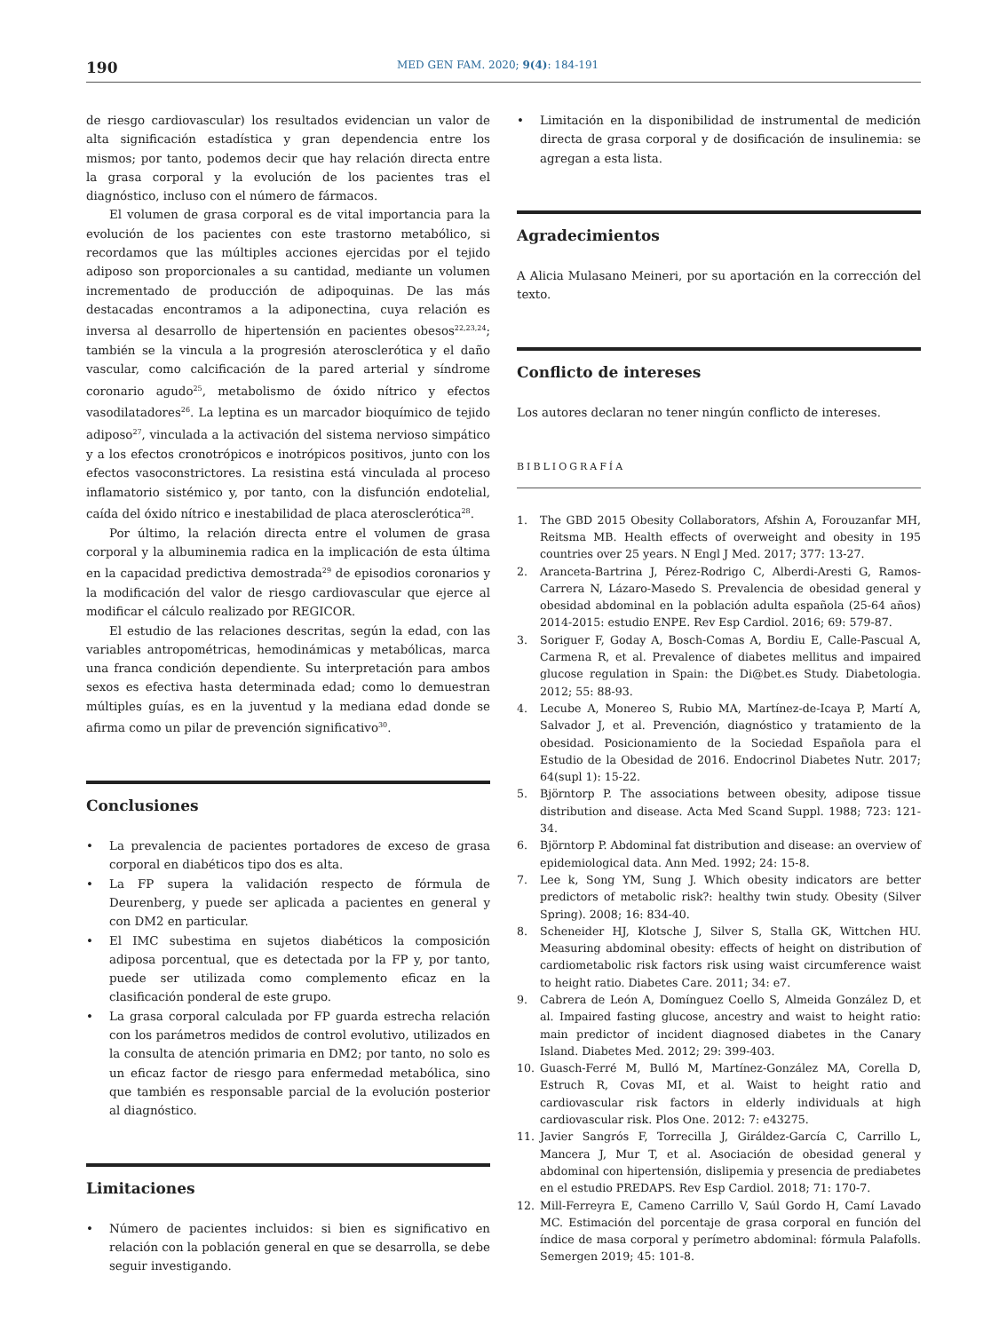190
MED GEN FAM. 2020; 9(4): 184-191
de riesgo cardiovascular) los resultados evidencian un valor de alta significación estadística y gran dependencia entre los mismos; por tanto, podemos decir que hay relación directa entre la grasa corporal y la evolución de los pacientes tras el diagnóstico, incluso con el número de fármacos.
El volumen de grasa corporal es de vital importancia para la evolución de los pacientes con este trastorno metabólico, si recordamos que las múltiples acciones ejercidas por el tejido adiposo son proporcionales a su cantidad, mediante un volumen incrementado de producción de adipoquinas. De las más destacadas encontramos a la adiponectina, cuya relación es inversa al desarrollo de hipertensión en pacientes obesos<sup>22,23,24</sup>; también se la vincula a la progresión aterosclerótica y el daño vascular, como calcificación de la pared arterial y síndrome coronario agudo<sup>25</sup>, metabolismo de óxido nítrico y efectos vasodilatadores<sup>26</sup>. La leptina es un marcador bioquímico de tejido adiposo<sup>27</sup>, vinculada a la activación del sistema nervioso simpático y a los efectos cronotrópicos e inotrópicos positivos, junto con los efectos vasoconstrictores. La resistina está vinculada al proceso inflamatorio sistémico y, por tanto, con la disfunción endotelial, caída del óxido nítrico e inestabilidad de placa aterosclerótica<sup>28</sup>.
Por último, la relación directa entre el volumen de grasa corporal y la albuminemia radica en la implicación de esta última en la capacidad predictiva demostrada<sup>29</sup> de episodios coronarios y la modificación del valor de riesgo cardiovascular que ejerce al modificar el cálculo realizado por REGICOR.
El estudio de las relaciones descritas, según la edad, con las variables antropométricas, hemodinámicas y metabólicas, marca una franca condición dependiente. Su interpretación para ambos sexos es efectiva hasta determinada edad; como lo demuestran múltiples guías, es en la juventud y la mediana edad donde se afirma como un pilar de prevención significativo<sup>30</sup>.
Conclusiones
• La prevalencia de pacientes portadores de exceso de grasa corporal en diabéticos tipo dos es alta.
• La FP supera la validación respecto de fórmula de Deurenberg, y puede ser aplicada a pacientes en general y con DM2 en particular.
• El IMC subestima en sujetos diabéticos la composición adiposa porcentual, que es detectada por la FP y, por tanto, puede ser utilizada como complemento eficaz en la clasificación ponderal de este grupo.
• La grasa corporal calculada por FP guarda estrecha relación con los parámetros medidos de control evolutivo, utilizados en la consulta de atención primaria en DM2; por tanto, no solo es un eficaz factor de riesgo para enfermedad metabólica, sino que también es responsable parcial de la evolución posterior al diagnóstico.
Limitaciones
• Número de pacientes incluidos: si bien es significativo en relación con la población general en que se desarrolla, se debe seguir investigando.
• Limitación en la disponibilidad de instrumental de medición directa de grasa corporal y de dosificación de insulinemia: se agregan a esta lista.
Agradecimientos
A Alicia Mulasano Meineri, por su aportación en la corrección del texto.
Conflicto de intereses
Los autores declaran no tener ningún conflicto de intereses.
BIBLIOGRAFÍA
1. The GBD 2015 Obesity Collaborators, Afshin A, Forouzanfar MH, Reitsma MB. Health effects of overweight and obesity in 195 countries over 25 years. N Engl J Med. 2017; 377: 13-27.
2. Aranceta-Bartrina J, Pérez-Rodrigo C, Alberdi-Aresti G, Ramos-Carrera N, Lázaro-Masedo S. Prevalencia de obesidad general y obesidad abdominal en la población adulta española (25-64 años) 2014-2015: estudio ENPE. Rev Esp Cardiol. 2016; 69: 579-87.
3. Soriguer F, Goday A, Bosch-Comas A, Bordiu E, Calle-Pascual A, Carmena R, et al. Prevalence of diabetes mellitus and impaired glucose regulation in Spain: the Di@bet.es Study. Diabetologia. 2012; 55: 88-93.
4. Lecube A, Monereo S, Rubio MA, Martínez-de-Icaya P, Martí A, Salvador J, et al. Prevención, diagnóstico y tratamiento de la obesidad. Posicionamiento de la Sociedad Española para el Estudio de la Obesidad de 2016. Endocrinol Diabetes Nutr. 2017; 64(supl 1): 15-22.
5. Björntorp P. The associations between obesity, adipose tissue distribution and disease. Acta Med Scand Suppl. 1988; 723: 121-34.
6. Björntorp P. Abdominal fat distribution and disease: an overview of epidemiological data. Ann Med. 1992; 24: 15-8.
7. Lee k, Song YM, Sung J. Which obesity indicators are better predictors of metabolic risk?: healthy twin study. Obesity (Silver Spring). 2008; 16: 834-40.
8. Scheneider HJ, Klotsche J, Silver S, Stalla GK, Wittchen HU. Measuring abdominal obesity: effects of height on distribution of cardiometabolic risk factors risk using waist circumference waist to height ratio. Diabetes Care. 2011; 34: e7.
9. Cabrera de León A, Domínguez Coello S, Almeida González D, et al. Impaired fasting glucose, ancestry and waist to height ratio: main predictor of incident diagnosed diabetes in the Canary Island. Diabetes Med. 2012; 29: 399-403.
10. Guasch-Ferré M, Bulló M, Martínez-González MA, Corella D, Estruch R, Covas MI, et al. Waist to height ratio and cardiovascular risk factors in elderly individuals at high cardiovascular risk. Plos One. 2012: 7: e43275.
11. Javier Sangrós F, Torrecilla J, Giráldez-García C, Carrillo L, Mancera J, Mur T, et al. Asociación de obesidad general y abdominal con hipertensión, dislipemia y presencia de prediabetes en el estudio PREDAPS. Rev Esp Cardiol. 2018; 71: 170-7.
12. Mill-Ferreyra E, Cameno Carrillo V, Saúl Gordo H, Camí Lavado MC. Estimación del porcentaje de grasa corporal en función del índice de masa corporal y perímetro abdominal: fórmula Palafolls. Semergen 2019; 45: 101-8.